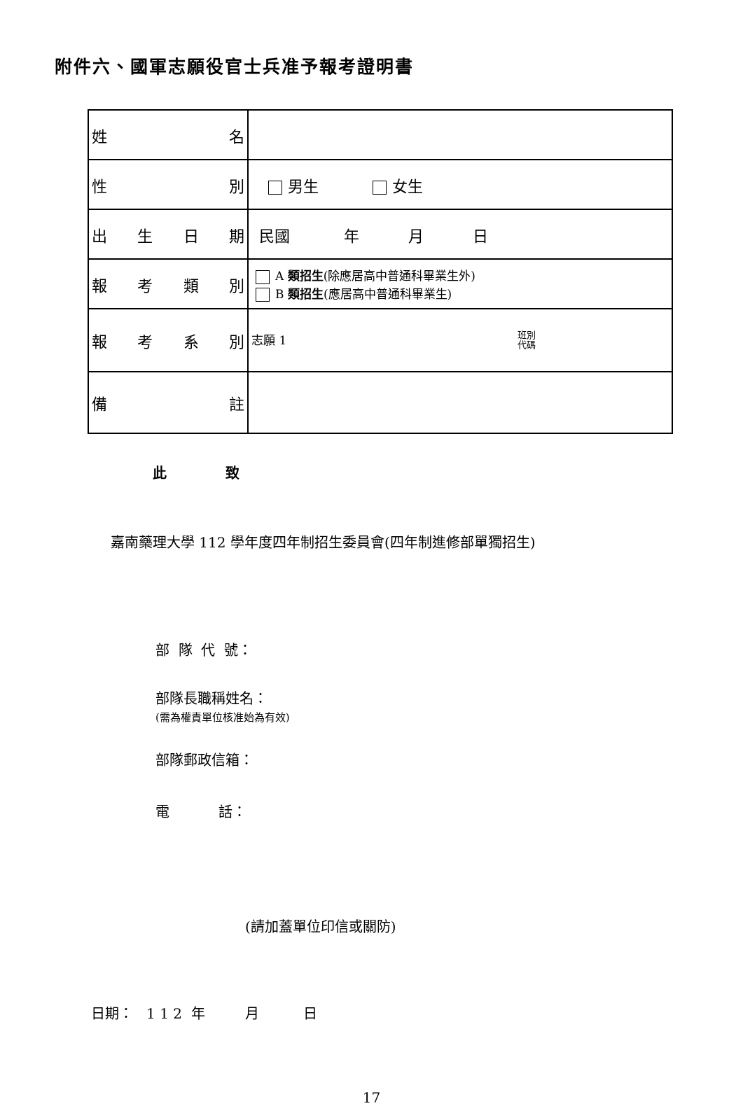附件六、國軍志願役官士兵准予報考證明書
| 姓 名 | |
| 性 別 | 男生 女生 |
| 出 生 日 期 | 民國 年 月 日 |
| 報 考 類 別 | A 類招生 (除應居高中普通科畢業生外) B 類招生 (應居高中普通科畢業生) |
| 報 考 系 別 | 志願 1 班別 代碼 |
| 備 註 | |
此 致
嘉南藥理大學 112 學年度四年制招生委員會(四年制進修部單獨招生)
部 隊 代 號：
部隊長職稱姓名：
(需為權責單位核准始為有效)
部隊郵政信箱：
電 話：
(請加蓋單位印信或關防)
日期： 1 1 2 年 月 日
17